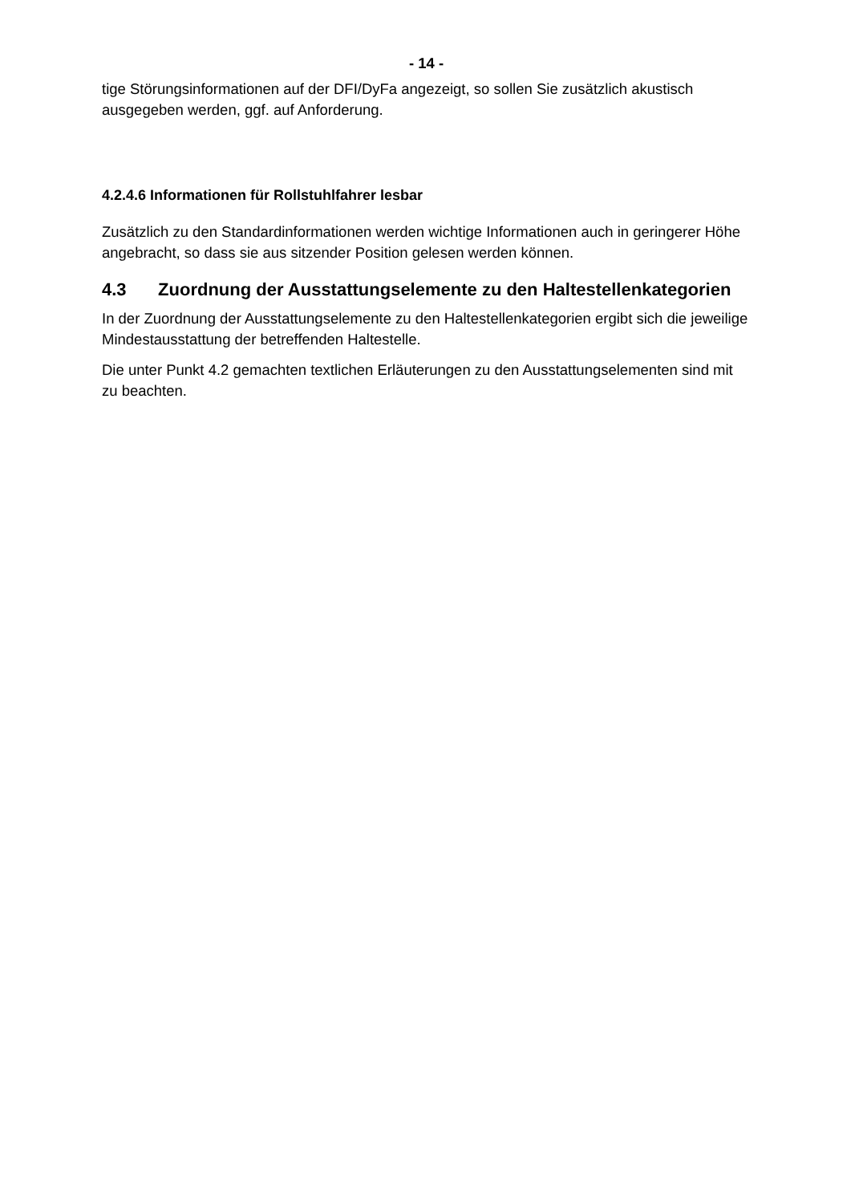- 14 -
tige Störungsinformationen auf der DFI/DyFa angezeigt, so sollen Sie zusätzlich akustisch ausgegeben werden, ggf. auf Anforderung.
4.2.4.6 Informationen für Rollstuhlfahrer lesbar
Zusätzlich zu den Standardinformationen werden wichtige Informationen auch in geringerer Höhe angebracht, so dass sie aus sitzender Position gelesen werden können.
4.3 Zuordnung der Ausstattungselemente zu den Haltestellenkategorien
In der Zuordnung der Ausstattungselemente zu den Haltestellenkategorien ergibt sich die jeweilige Mindestausstattung der betreffenden Haltestelle.
Die unter Punkt 4.2 gemachten textlichen Erläuterungen zu den Ausstattungselementen sind mit zu beachten.